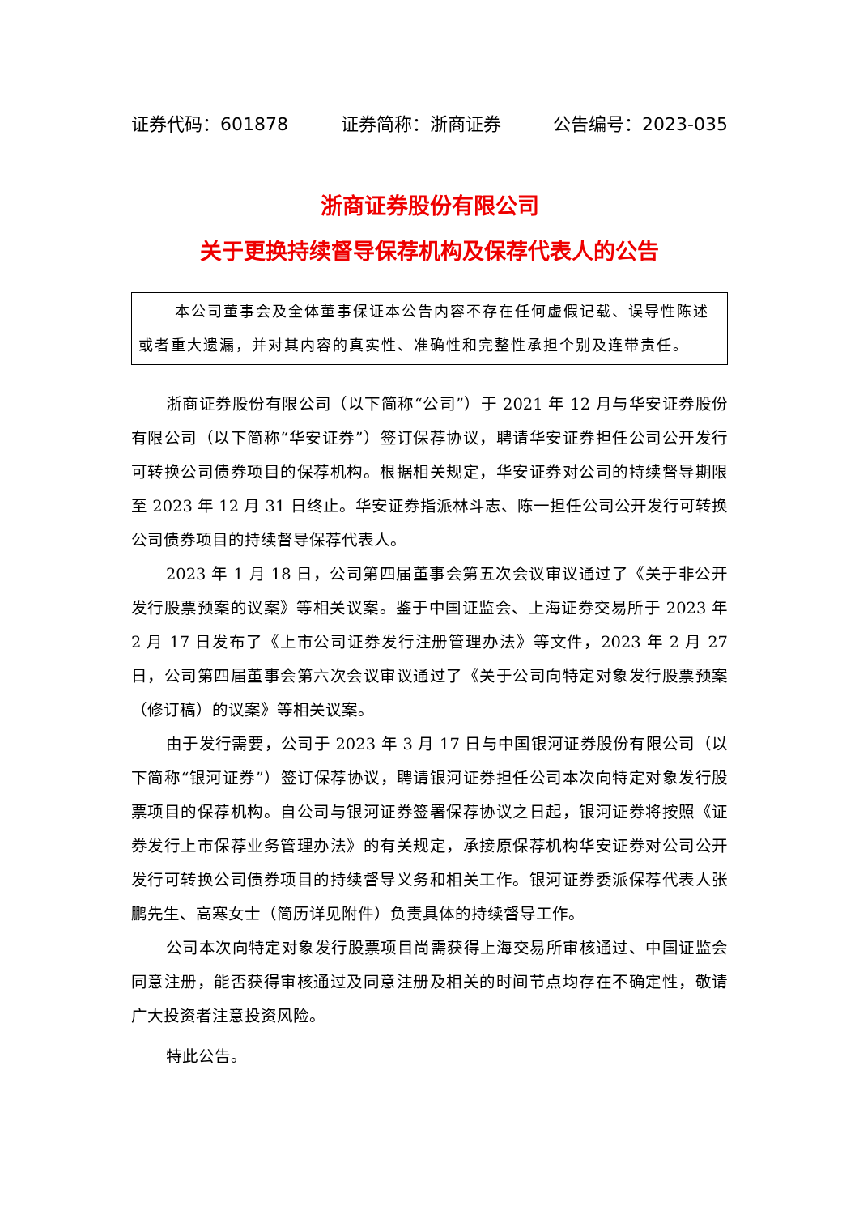证券代码：601878 证券简称：浙商证券 公告编号：2023-035
浙商证券股份有限公司
关于更换持续督导保荐机构及保荐代表人的公告
本公司董事会及全体董事保证本公告内容不存在任何虚假记载、误导性陈述或者重大遗漏，并对其内容的真实性、准确性和完整性承担个别及连带责任。
浙商证券股份有限公司（以下简称“公司”）于 2021 年 12 月与华安证券股份有限公司（以下简称“华安证券”）签订保荐协议，聘请华安证券担任公司公开发行可转换公司债券项目的保荐机构。根据相关规定，华安证券对公司的持续督导期限至 2023 年 12 月 31 日终止。华安证券指派林斗志、陈一担任公司公开发行可转换公司债券项目的持续督导保荐代表人。
2023 年 1 月 18 日，公司第四届董事会第五次会议审议通过了《关于非公开发行股票预案的议案》等相关议案。鉴于中国证监会、上海证券交易所于 2023 年 2 月 17 日发布了《上市公司证券发行注册管理办法》等文件，2023 年 2 月 27 日，公司第四届董事会第六次会议审议通过了《关于公司向特定对象发行股票预案（修订稿）的议案》等相关议案。
由于发行需要，公司于 2023 年 3 月 17 日与中国银河证券股份有限公司（以下简称“银河证券”）签订保荐协议，聘请银河证券担任公司本次向特定对象发行股票项目的保荐机构。自公司与银河证券签署保荐协议之日起，银河证券将按照《证券发行上市保荐业务管理办法》的有关规定，承接原保荐机构华安证券对公司公开发行可转换公司债券项目的持续督导义务和相关工作。银河证券委派保荐代表人张鹏先生、高寒女士（简历详见附件）负责具体的持续督导工作。
公司本次向特定对象发行股票项目尚需获得上海交易所审核通过、中国证监会同意注册，能否获得审核通过及同意注册及相关的时间节点均存在不确定性，敬请广大投资者注意投资风险。
特此公告。